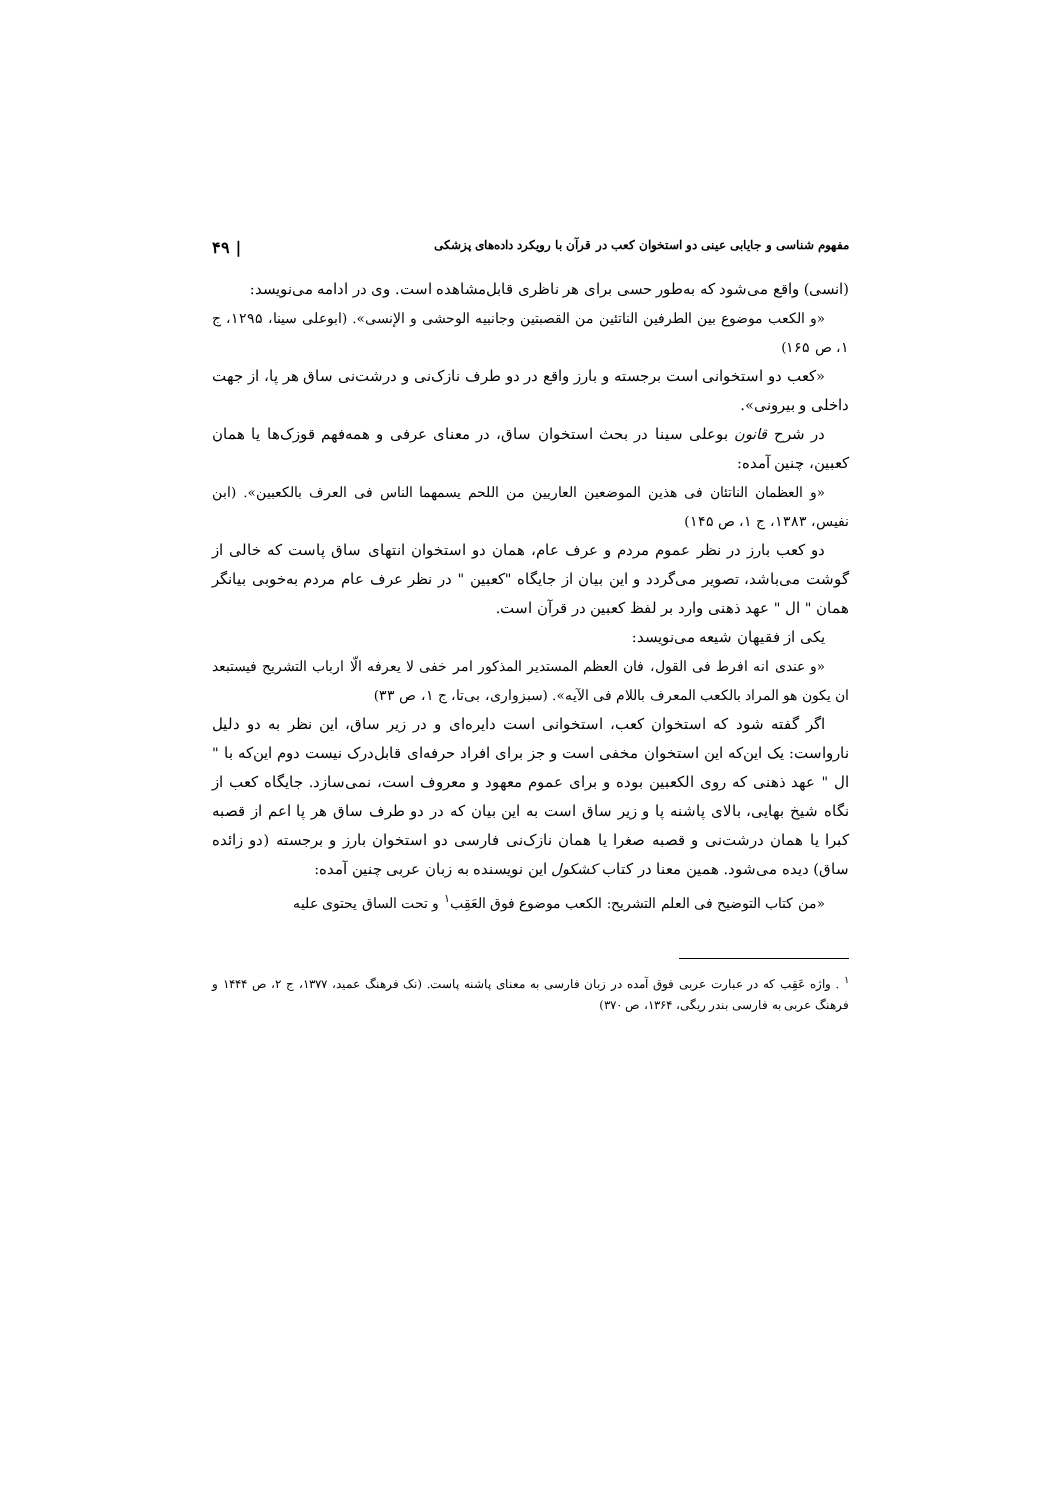مفهوم شناسی و جایابی عینی دو استخوان کعب در قرآن با رویکرد داده‌های پزشکی | ۴۹
(انسی) واقع می‌شود که به‌طور حسی برای هر ناظری قابل‌مشاهده است. وی در ادامه می‌نویسد:
«و الکعب موضوع بین الطرفین الناتئین من القصبتین وجانبیه الوحشی و الإنسی». (ابوعلی سینا، ۱۲۹۵، ج ۱، ص ۱۶۵)
«کعب دو استخوانی است برجسته و بارز واقع در دو طرف نازک‌نی و درشت‌نی ساق هر پا، از جهت داخلی و بیرونی».
در شرح قانون بوعلی سینا در بحث استخوان ساق، در معنای عرفی و همه‌فهم قوزک‌ها یا همان کعبین، چنین آمده:
«و العظمان الناتئان فی هذین الموضعین العاریین من اللحم یسمهما الناس فی العرف بالکعبین». (ابن نفیس، ۱۳۸۳، ج ۱، ص ۱۴۵)
دو کعب بارز در نظر عموم مردم و عرف عام، همان دو استخوان انتهای ساق پاست که خالی از گوشت می‌باشد، تصویر می‌گردد و این بیان از جایگاه "کعبین " در نظر عرف عام مردم به‌خوبی بیانگر همان " ال " عهد ذهنی وارد بر لفظ کعبین در قرآن است.
یکی از فقیهان شیعه می‌نویسد:
«و عندی انه افرط فی القول، فان العظم المستدیر المذکور امر خفی لا یعرفه الّا ارباب التشریح فیستبعد ان یکون هو المراد بالکعب المعرف باللام فی الآیه». (سبزواری، بی‌تا، ج ۱، ص ۳۳)
اگر گفته شود که استخوان کعب، استخوانی است دایره‌ای و در زیر ساق، این نظر به دو دلیل نارواست: یک این‌که این استخوان مخفی است و جز برای افراد حرفه‌ای قابل‌درک نیست دوم این‌که با " ال " عهد ذهنی که روی الکعبین بوده و برای عموم معهود و معروف است، نمی‌سازد. جایگاه کعب از نگاه شیخ بهایی، بالای پاشنه پا و زیر ساق است به این بیان که در دو طرف ساق هر پا اعم از قصبه کبرا یا همان درشت‌نی و قصبه صغرا یا همان نازک‌نی فارسی دو استخوان بارز و برجسته (دو زائده ساق) دیده می‌شود. همین معنا در کتاب کشکول این نویسنده به زبان عربی چنین آمده:
«من کتاب التوضیح فی العلم التشریح: الکعب موضوع فوق العَقِب<sup>۱</sup> و تحت الساق یحتوی علیه
<sup>۱</sup> . واژه عَقِب که در عبارت عربی فوق آمده در زبان فارسی به معنای پاشنه پاست. (نک فرهنگ عمید، ۱۳۷۷، ج ۲، ص ۱۴۴۴ و فرهنگ عربی به فارسی بندر ریگی، ۱۳۶۴، ص ۳۷۰)